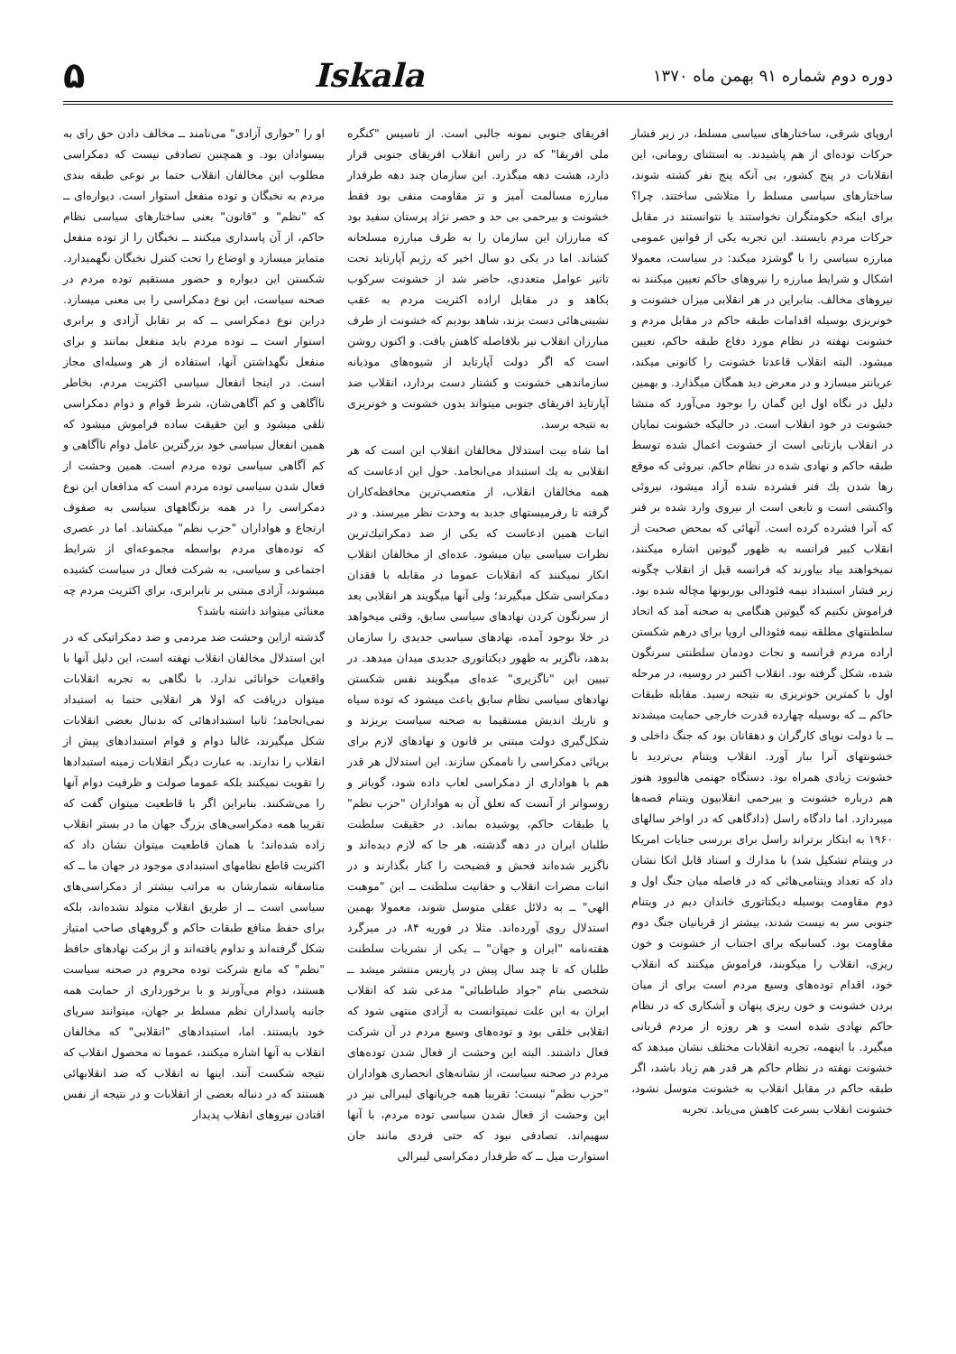دوره دوم شماره ۹۱ بهمن ماه ۱۳۷۰
Iskala ۵
اروپای شرقی، ساختارهای سیاسی مسلط، در زیر فشار حرکات توده‌ای از هم پاشیدند. به استثنای رومانی، این انقلابات در پنج کشور، بی آنکه پنج نفر کشته شوند، ساختارهای سیاسی مسلط را متلاشی ساختند. چرا؟ برای اینکه حکومتگران نخواستند یا نتوانستند در مقابل حرکات مردم بایستند. این تجربه یکی از قوانین عمومی مبارزه سیاسی را با گوشزد میکند: در سیاست، معمولا اشکال و شرایط مبارزه را نیروهای حاکم تعیین میکنند نه نیروهای مخالف. بنابراین در هر انقلابی میزان خشونت و خونریزی بوسیله اقدامات طبقه حاکم در مقابل مردم و خشونت نهفته در نظام مورد دفاع طبقه حاکم، تعیین میشود. البته انقلاب قاعدتا خشونت را کانونی میکند، عریانتر میسازد و در معرض دید همگان میگذارد. و بهمین دلیل در نگاه اول این گمان را بوجود می‌آورد که منشا خشونت در خود انقلاب است. در حالیکه خشونت نمایان در انقلاب بازتابی است از خشونت اعمال شده توسط طبقه حاکم و نهادی شده در نظام حاکم. نیروئی که موقع رها شدن یك فنر فشرده شده آزاد میشود، نیروئی واکنشی است و تابعی است از نیروی وارد شده بر فنر که آنرا فشرده کرده است. آنهائی که بمحض صحبت از انقلاب کبیر فرانسه به ظهور گیوتین اشاره میکنند، نمیخواهند بیاد بیاورند که فرانسه قبل از انقلاب چگونه زیر فشار استبداد نیمه فئودالی بوربونها مچاله شده بود. فراموش نکنیم که گیوتین هنگامی به صحنه آمد که اتحاد سلطنتهای مطلقه نیمه فئودالی اروپا برای درهم شکستن اراده مردم فرانسه و نجات دودمان سلطنتی سرنگون شده، شکل گرفته بود. انقلاب اکتبر در روسیه، در مرحله اول با کمترین خونریزی به نتیجه رسید. مقابله طبقات حاکم ــ که بوسیله چهارده قدرت خارجی حمایت میشدند ــ با دولت نوپای کارگران و دهقانان بود که جنگ داخلی و خشونتهای آنرا ببار آورد. انقلاب ویتنام بی‌تردید با خشونت زیادی همراه بود. دستگاه جهنمی هالیوود هنوز هم درباره خشونت و بیرحمی انقلابیون ویتنام قصه‌ها میبردازد. اما دادگاه راسل (دادگاهی که در اواخر سالهای ۱۹۶۰ به ابتکار برتراند راسل برای بررسی جنایات امریکا در ویتنام تشکیل شد) با مدارك و اسناد قابل اتکا نشان داد که تعداد ویتنامی‌هائی که در فاصله میان جنگ اول و دوم مقاومت بوسیله دیکتاتوری خاندان دیم در ویتنام جنوبی سر به نیست شدند، بیشتر از قربانیان جنگ دوم مقاومت بود. کسانیکه برای اجتناب از خشونت و خون ریزی، انقلاب را میکوبند، فراموش میکنند که انقلاب خود، اقدام توده‌های وسیع مردم است برای از میان بردن خشونت و خون ریزی پنهان و آشکاری که در نظام حاکم نهادی شده است و هر روزه از مردم قربانی میگیرد. با اینهمه، تجربه انقلابات مختلف نشان میدهد که خشونت نهفته در نظام حاکم هر قدر هم زیاد باشد، اگر طبقه حاکم در مقابل انقلاب به خشونت متوسل نشود، خشونت انقلاب بسرعت کاهش می‌یابد. تجربه
افریقای جنوبی نمونه جالبی است. از تاسیس "کنگره ملی افریقا" که در راس انقلاب افریقای جنوبی قرار دارد، هشت دهه میگذرد. این سازمان چند دهه طرفدار مبارزه مسالمت آمیز و تز مقاومت منفی بود فقط خشونت و بیرحمی بی حد و حصر نژاد پرستان سفید بود که مبارزان این سازمان را به طرف مبارزه مسلحانه کشاند. اما در یکی دو سال اخیر که رژیم آپارتاید تحت تاثیر عوامل متعددی، حاضر شد از خشونت سرکوب بکاهد و در مقابل اراده اکثریت مردم به عقب نشینی‌هائی دست بزند، شاهد بودیم که خشونت از طرف مبارزان انقلاب نیز بلافاصله کاهش یافت. و اکنون روشن است که اگر دولت آپارتاید از شیوه‌های موذیانه سازماندهی خشونت و کشتار دست بردارد، انقلاب ضد آپارتاید افریقای جنوبی میتواند بدون خشونت و خونریزی به نتیجه برسد.
اما شاه بیت استدلال مخالفان انقلاب این است که هر انقلابی به یك استبداد می‌انجامد. حول این ادعاست که همه مخالفان انقلاب، از متعصب‌ترین محافظه‌کاران گرفته تا رفرمیستهای جدید به وحدت نظر میرسند. و در اثبات همین ادعاست که یکی از ضد دمکراتیك‌ترین نظرات سیاسی بیان میشود. عده‌ای از مخالفان انقلاب انکار نمیکنند که انقلابات عموما در مقابله با فقدان دمکراسی شکل میگیرند؛ ولی آنها میگویند هر انقلابی بعد از سرنگون کردن نهادهای سیاسی سابق، وقتی میخواهد در خلا بوجود آمده، نهادهای سیاسی جدیدی را سازمان بدهد، ناگزیر به ظهور دیکتاتوری جدیدی میدان میدهد. در تبیین این "ناگزیری" عده‌ای میگویند نفس شکستن نهادهای سیاسی نظام سابق باعث میشود که توده سیاه و تاریك اندیش مستقیما به صحنه سیاست بریزند و شکل‌گیری دولت مبتنی بر قانون و نهادهای لازم برای برپائی دمکراسی را ناممکن سازند. این استدلال هر قدر هم با هواداری از دمکراسی لعاب داده شود، گویاتر و روسواتر از آنست که تعلق آن به هواداران "حزب نظم" یا طبقات حاکم، پوشیده بماند. در حقیقت سلطنت طلبان ایران در دهه گذشته، هر جا که لازم دیده‌اند و ناگزیر شده‌اند فحش و فضیحت را کنار بگذارند و در اثبات مضرات انقلاب و حقانیت سلطنت ــ این "موهبت الهی" ــ به دلائل عقلی متوسل شوند، معمولا بهمین استدلال روی آورده‌اند. مثلا در فوریه ۸۴، در میزگرد هفته‌نامه "ایران و جهان" ــ یکی از نشریات سلطنت طلبان که تا چند سال پیش در پاریس منتشر میشد ــ شخصی بنام "جواد طباطبائی" مدعی شد که انقلاب ایران به این علت نمیتوانست به آزادی منتهی شود که انقلابی خلقی بود و توده‌های وسیع مردم در آن شرکت فعال داشتند. البته این وحشت از فعال شدن توده‌های مردم در صحنه سیاست، از نشانه‌های انحصاری هواداران "حزب نظم" نیست؛ تقریبا همه جریانهای لیبرالی نیز در این وحشت از فعال شدن سیاسی توده مردم، با آنها سهیم‌اند. تصادفی نبود که حتی فردی مانند جان استوارت میل ــ که طرفدار دمکراسی لیبرالی
او را "حواری آزادی" می‌نامند ــ مخالف دادن حق رای به بیسوادان بود. و همچنین تصادفی نیست که دمکراسی مطلوب این مخالفان انقلاب حتما بر نوعی طبقه بندی مردم به نخبگان و توده منفعل استوار است. دیواره‌ای ــ که "نظم" و "قانون" یعنی ساختارهای سیاسی نظام حاکم، از آن پاسداری میکنند ــ نخبگان را از توده منفعل متمایز میسازد و اوضاع را تحت کنترل نخبگان نگهمیدارد. شکستن این دیواره و حضور مستقیم توده مردم در صحنه سیاست، این نوع دمکراسی را بی معنی میسازد. دراین نوع دمکراسی ــ که بر تقابل آزادی و برابری استوار است ــ توده مردم باید منفعل بمانند و برای منفعل نگهداشتن آنها، استفاده از هر وسیله‌ای مجاز است. در اینجا انفعال سیاسی اکثریت مردم، بخاطر ناآگاهی و کم آگاهی‌شان، شرط قوام و دوام دمکراسی تلقی میشود و این حقیقت ساده فراموش میشود که همین انفعال سیاسی خود بزرگترین عامل دوام ناآگاهی و کم آگاهی سیاسی توده مردم است. همین وحشت از فعال شدن سیاسی توده مردم است که مدافعان این نوع دمکراسی را در همه بزنگاههای سیاسی به صفوف ارتجاع و هواداران "حزب نظم" میکشاند. اما در عصری که توده‌های مردم بواسطه مجموعه‌ای از شرایط اجتماعی و سیاسی، به شرکت فعال در سیاست کشیده میشوند، آزادی مبتنی بر نابرابری، برای اکثریت مردم چه معنائی میتواند داشته باشد؟
گذشته ازاین وحشت ضد مردمی و ضد دمکراتیکی که در این استدلال مخالفان انقلاب نهفته است، این دلیل آنها با واقعیات خوانائی ندارد. با نگاهی به تجربه انقلابات میتوان دریافت که اولا هر انقلابی حتما به استبداد نمی‌انجامد؛ ثانیا استبدادهائی که بدنبال بعضی انقلابات شکل میگیرند، غالبا دوام و قوام استبدادهای پیش از انقلاب را ندارند. به عبارت دیگر انقلابات زمینه استبدادها را تقویت نمیکنند بلکه عموما صولت و ظرفیت دوام آنها را می‌شکنند. بنابراین اگر با قاطعیت میتوان گفت که تقریبا همه دمکراسی‌های بزرگ جهان ما در بستر انقلاب زاده شده‌اند؛ با همان قاطعیت میتوان نشان داد که اکثریت قاطع نظامهای استبدادی موجود در جهان ما ــ که متاسفانه شمارشان به مراتب بیشتر از دمکراسی‌های سیاسی است ــ از طریق انقلاب متولد نشده‌اند، بلکه برای حفظ منافع طبقات حاکم و گروههای صاحب امتیاز شکل گرفته‌اند و تداوم یافته‌اند و از برکت نهادهای حافظ "نظم" که مانع شرکت توده محروم در صحنه سیاست هستند، دوام می‌آورند و با برخورداری از حمایت همه جانبه پاسداران نظم مسلط بر جهان، میتوانند سرپای خود بایستند. اما، استبدادهای "انقلابی" که مخالفان انقلاب به آنها اشاره میکنند، عموما نه محصول انقلاب که نتیجه شکست آنند. اینها نه انقلاب که ضد انقلابهائی هستند که در دنباله بعضی از انقلابات و در نتیجه از نفس افتادن نیروهای انقلاب پدیدار